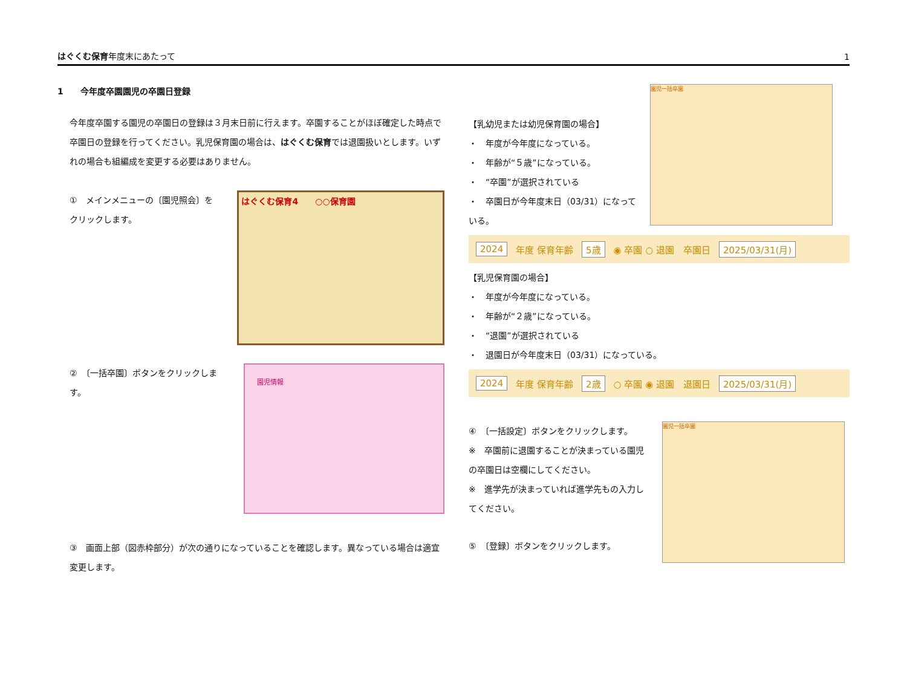はぐくむ保育年度末にあたって
1
1　　今年度卒園園児の卒園日登録
今年度卒園する園児の卒園日の登録は３月末日前に行えます。卒園することがほぼ確定した時点で卒園日の登録を行ってください。乳児保育園の場合は、はぐくむ保育では退園扱いとします。いずれの場合も組編成を変更する必要はありません。
①　メインメニューの〔園児照会〕をクリックします。
はぐくむ保育4　　○○保育園
②　〔一括卒園〕ボタンをクリックします。
園児情報
③　画面上部（図赤枠部分）が次の通りになっていることを確認します。異なっている場合は適宜変更します。
【乳幼児または幼児保育園の場合】
・　年度が今年度になっている。
・　年齢が“５歳”になっている。
・　“卒園”が選択されている
・　卒園日が今年度末日（03/31）になっている。
園児一括卒園
2024 年度 保育年齢 5歳 ◉ 卒園 ○ 退園　卒園日 2025/03/31(月)
【乳児保育園の場合】
・　年度が今年度になっている。
・　年齢が“２歳”になっている。
・　“退園”が選択されている
・　退園日が今年度末日（03/31）になっている。
2024 年度 保育年齢 2歳 ○ 卒園 ◉ 退園　退園日 2025/03/31(月)
④　〔一括設定〕ボタンをクリックします。
※　卒園前に退園することが決まっている園児の卒園日は空欄にしてください。
※　進学先が決まっていれば進学先もの入力してください。
⑤　〔登録〕ボタンをクリックします。
園児一括卒園